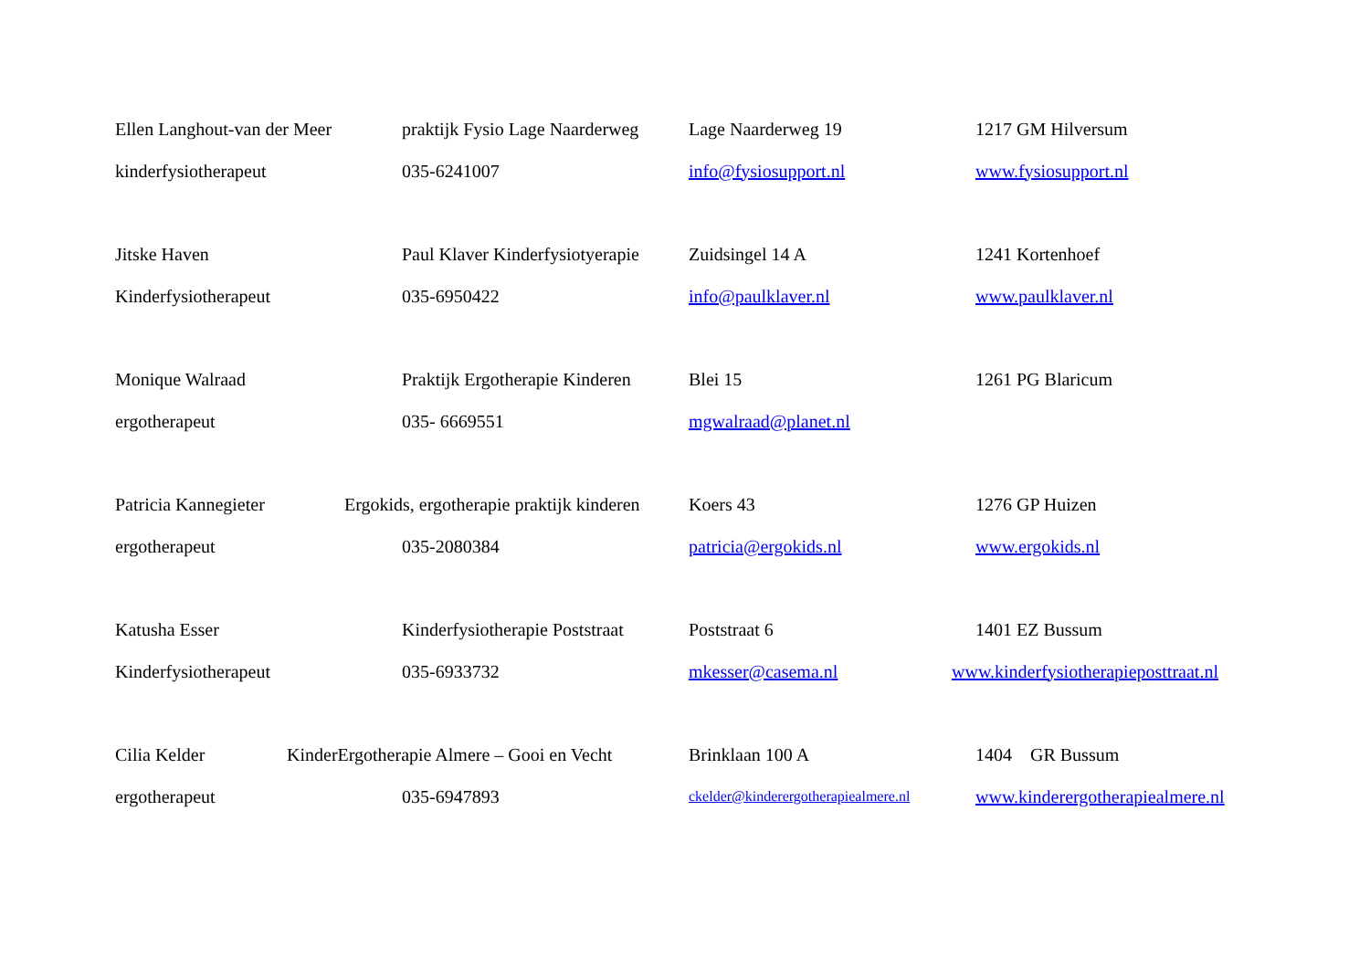| Ellen Langhout-van der Meer | praktijk Fysio Lage Naarderweg | Lage Naarderweg 19 | 1217 GM Hilversum |
| kinderfysiotherapeut | 035-6241007 | info@fysiosupport.nl | www.fysiosupport.nl |
| Jitske Haven | Paul Klaver Kinderfysiotyerapie | Zuidsingel 14 A | 1241 Kortenhoef |
| Kinderfysiotherapeut | 035-6950422 | info@paulklaver.nl | www.paulklaver.nl |
| Monique Walraad | Praktijk Ergotherapie Kinderen | Blei 15 | 1261 PG Blaricum |
| ergotherapeut | 035- 6669551 | mgwalraad@planet.nl | |
| Patricia Kannegieter | Ergokids, ergotherapie praktijk kinderen | Koers 43 | 1276 GP Huizen |
| ergotherapeut | 035-2080384 | patricia@ergokids.nl | www.ergokids.nl |
| Katusha Esser | Kinderfysiotherapie Poststraat | Poststraat 6 | 1401 EZ Bussum |
| Kinderfysiotherapeut | 035-6933732 | mkesser@casema.nl | www.kinderfysiotherapieposttraat.nl |
| Cilia Kelder | KinderErgotherapie Almere – Gooi en Vecht | Brinklaan 100 A | 1404 GR Bussum |
| ergotherapeut | 035-6947893 | ckelder@kinderergotherapiealmere.nl | www.kinderergotherapiealmere.nl |